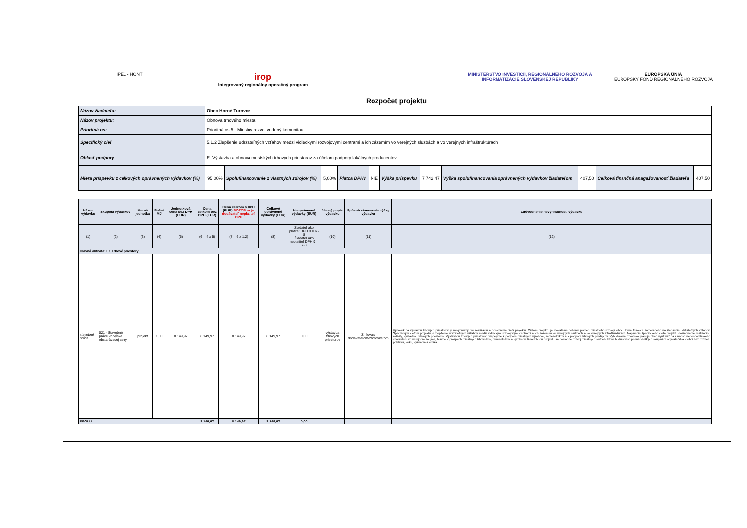IPEĽ - HONT
irop
Integrovaný regionálny operačný program
Rozpočet projektu
MINISTERSTVO INVESTÍCIÍ, REGIONÁLNEHO ROZVOJA A INFORMATIZÁCIE SLOVENSKEJ REPUBLIKY
EURÓPSKA ÚNIA
EURÓPSKY FOND REGIONÁLNEHO ROZVOJA
| Názov žiadateľa: | Obec Horné Turovce | | | | | | | | | | |
| Názov projektu: | Obnova trhového miesta | | | | | | | | | | |
| Prioritná os: | Prioritná os 5 - Miestny rozvoj vedený komunitou | | | | | | | | | | |
| Špecifický cieľ | 5.1.2 Zlepšenie udržateľných vzťahov medzi vidieckymi rozvojovými centrami a ich zázemím vo verejných službách a vo verejných infraštruktúrach | | | | | | | | | | |
| Oblasť podpory | E. Výstavba a obnova mestských trhových priestorov za účelom podpory lokálnych producentov | | | | | | | | | | |
| Miera príspevku z celkových oprávnených výdavkov (%) | 95,00% | Spolufinancovanie z vlastných zdrojov (%) | 5,00% | Platca DPH? | NIE | Výška príspevku | 7 742,47 | Výška spolufinancovania oprávnených výdavkov žiadateľom | 407,50 | Celková finančná anagažovanosť žiadateľa | 407,50 |
| Názov výdavku | Skupina výdavkov | Merná jednotka | Počet MJ | Jednotková cena bez DPH (EUR) | Cena celkom bez DPH (EUR) | Cena celkom s DPH (EUR) POZOR ak je dodávateľ neplatiteľ DPH | Celkové oprávnené výdavky (EUR) | Neoprávnené výdavky (EUR) | Vecný popis výdavku | Spôsob stanovenia výšky výdavku | Zdôvodnenie nevyhnutnosti výdavku |
| --- | --- | --- | --- | --- | --- | --- | --- | --- | --- | --- | --- |
| (1) | (2) | (3) | (4) | (5) | (6 = 4 x 5) | (7 = 6 x 1,2) | (8) | Žiadateľ ako platiteľ DPH 9 = 6 - 8 Žiadateľ ako neplatiteľ DPH 9 = 7-8 | (10) | (11) | (12) |
| Hlavná aktivita: E1 Trhové priestory | | | | | | | | | | | |
| stavebné práce | 021 - Stavebné práce vo výške obstarávacej ceny | projekt | 1,00 | 8 149,97 | 8 149,97 | 8 149,97 | 8 149,97 | 0,00 | výstavba trhových priestorov | Zmluva s dodávateľom/zhotoviteľom | Výdavok na výstavbu trhových priestorov je nevyhnutný pre realizáciu a dosiahnutie cieľa projektu. Cieľom projektu je inovatívne riešenie potrieb miestneho rozvoja obce Horné Turovce zameraného na zlepšenie udržateľných vzťahov. Špecifickým cieľom projektu je zlepšenie udržateľných vzťahov medzi vidieckymi rozvojovými centrami a ich zázemím vo verejných službách a vo verejných infraštruktúrach. Naplnenie špecifického cieľa projektu dosiahneme realizáciou aktivity, výstavbou trhových priestorov. Výstavbou trhových priestorov prispejeme k podpore miestnych výrobcov, remeselníkov a k podpore trhových predajcov. Vybudované trhovisko plánuje obec využívať na činnosti nehospodárskeho charakteru vo verejnom záujme, hlavne v prospech miestnych trhovníkov, remeselníkov a výrobcov. Realizáciou projektu sa dosiahne rozvoj miestnych služieb, ktoré budú sprístupnené všetkých skupinám obyvateľstva v obci bez rozdielu pohlavia, veku, vyznania a etnika. |
| SPOLU | | | | | 8 149,97 | 8 149,97 | 8 149,97 | 0,00 | | | |